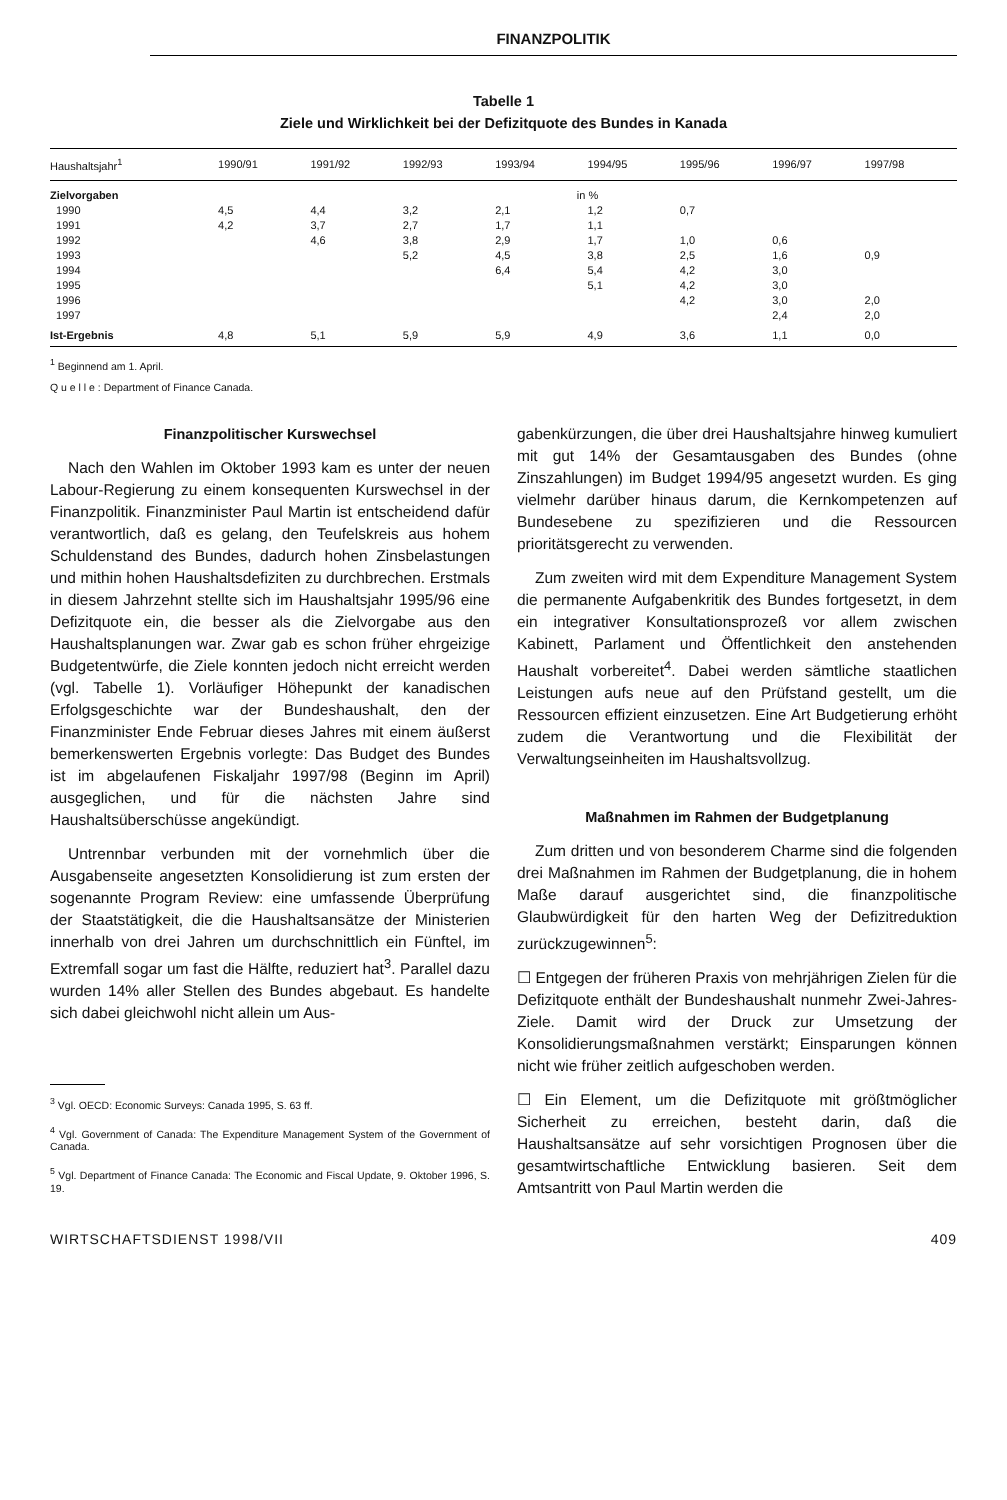FINANZPOLITIK
Tabelle 1
Ziele und Wirklichkeit bei der Defizitquote des Bundes in Kanada
| Haushaltsjahr<sup>1</sup> | 1990/91 | 1991/92 | 1992/93 | 1993/94 | 1994/95 | 1995/96 | 1996/97 | 1997/98 |
| --- | --- | --- | --- | --- | --- | --- | --- | --- |
| Zielvorgaben | in % | | | | | | | |
| 1990 | 4,5 | 4,4 | 3,2 | 2,1 | 1,2 | 0,7 | | |
| 1991 | 4,2 | 3,7 | 2,7 | 1,7 | 1,1 | | | |
| 1992 | | 4,6 | 3,8 | 2,9 | 1,7 | 1,0 | 0,6 | |
| 1993 | | | 5,2 | 4,5 | 3,8 | 2,5 | 1,6 | 0,9 |
| 1994 | | | | 6,4 | 5,4 | 4,2 | 3,0 | |
| 1995 | | | | | 5,1 | 4,2 | 3,0 | |
| 1996 | | | | | | 4,2 | 3,0 | 2,0 |
| 1997 | | | | | | | 2,4 | 2,0 |
| Ist-Ergebnis | 4,8 | 5,1 | 5,9 | 5,9 | 4,9 | 3,6 | 1,1 | 0,0 |
<sup>1</sup> Beginnend am 1. April.
Q u e l l e : Department of Finance Canada.
Finanzpolitischer Kurswechsel
Nach den Wahlen im Oktober 1993 kam es unter der neuen Labour-Regierung zu einem konsequenten Kurswechsel in der Finanzpolitik. Finanzminister Paul Martin ist entscheidend dafür verantwortlich, daß es gelang, den Teufelskreis aus hohem Schuldenstand des Bundes, dadurch hohen Zinsbelastungen und mithin hohen Haushaltsdefiziten zu durchbrechen. Erstmals in diesem Jahrzehnt stellte sich im Haushaltsjahr 1995/96 eine Defizitquote ein, die besser als die Zielvorgabe aus den Haushaltsplanungen war. Zwar gab es schon früher ehrgeizige Budgetentwürfe, die Ziele konnten jedoch nicht erreicht werden (vgl. Tabelle 1). Vorläufiger Höhepunkt der kanadischen Erfolgsgeschichte war der Bundeshaushalt, den der Finanzminister Ende Februar dieses Jahres mit einem äußerst bemerkenswerten Ergebnis vorlegte: Das Budget des Bundes ist im abgelaufenen Fiskaljahr 1997/98 (Beginn im April) ausgeglichen, und für die nächsten Jahre sind Haushaltsüberschüsse angekündigt.
Untrennbar verbunden mit der vornehmlich über die Ausgabenseite angesetzten Konsolidierung ist zum ersten der sogenannte Program Review: eine umfassende Überprüfung der Staatstätigkeit, die die Haushaltsansätze der Ministerien innerhalb von drei Jahren um durchschnittlich ein Fünftel, im Extremfall sogar um fast die Hälfte, reduziert hat<sup>3</sup>. Parallel dazu wurden 14% aller Stellen des Bundes abgebaut. Es handelte sich dabei gleichwohl nicht allein um Aus-
<sup>3</sup> Vgl. OECD: Economic Surveys: Canada 1995, S. 63 ff.
<sup>4</sup> Vgl. Government of Canada: The Expenditure Management System of the Government of Canada.
<sup>5</sup> Vgl. Department of Finance Canada: The Economic and Fiscal Update, 9. Oktober 1996, S. 19.
gabenkürzungen, die über drei Haushaltsjahre hinweg kumuliert mit gut 14% der Gesamtausgaben des Bundes (ohne Zinszahlungen) im Budget 1994/95 angesetzt wurden. Es ging vielmehr darüber hinaus darum, die Kernkompetenzen auf Bundesebene zu spezifizieren und die Ressourcen prioritätsgerecht zu verwenden.
Zum zweiten wird mit dem Expenditure Management System die permanente Aufgabenkritik des Bundes fortgesetzt, in dem ein integrativer Konsultationsprozeß vor allem zwischen Kabinett, Parlament und Öffentlichkeit den anstehenden Haushalt vorbereitet<sup>4</sup>. Dabei werden sämtliche staatlichen Leistungen aufs neue auf den Prüfstand gestellt, um die Ressourcen effizient einzusetzen. Eine Art Budgetierung erhöht zudem die Verantwortung und die Flexibilität der Verwaltungseinheiten im Haushaltsvollzug.
Maßnahmen im Rahmen der Budgetplanung
Zum dritten und von besonderem Charme sind die folgenden drei Maßnahmen im Rahmen der Budgetplanung, die in hohem Maße darauf ausgerichtet sind, die finanzpolitische Glaubwürdigkeit für den harten Weg der Defizitreduktion zurückzugewinnen<sup>5</sup>:
☐ Entgegen der früheren Praxis von mehrjährigen Zielen für die Defizitquote enthält der Bundeshaushalt nunmehr Zwei-Jahres-Ziele. Damit wird der Druck zur Umsetzung der Konsolidierungsmaßnahmen verstärkt; Einsparungen können nicht wie früher zeitlich aufgeschoben werden.
☐ Ein Element, um die Defizitquote mit größtmöglicher Sicherheit zu erreichen, besteht darin, daß die Haushaltsansätze auf sehr vorsichtigen Prognosen über die gesamtwirtschaftliche Entwicklung basieren. Seit dem Amtsantritt von Paul Martin werden die
WIRTSCHAFTSDIENST 1998/VII 409